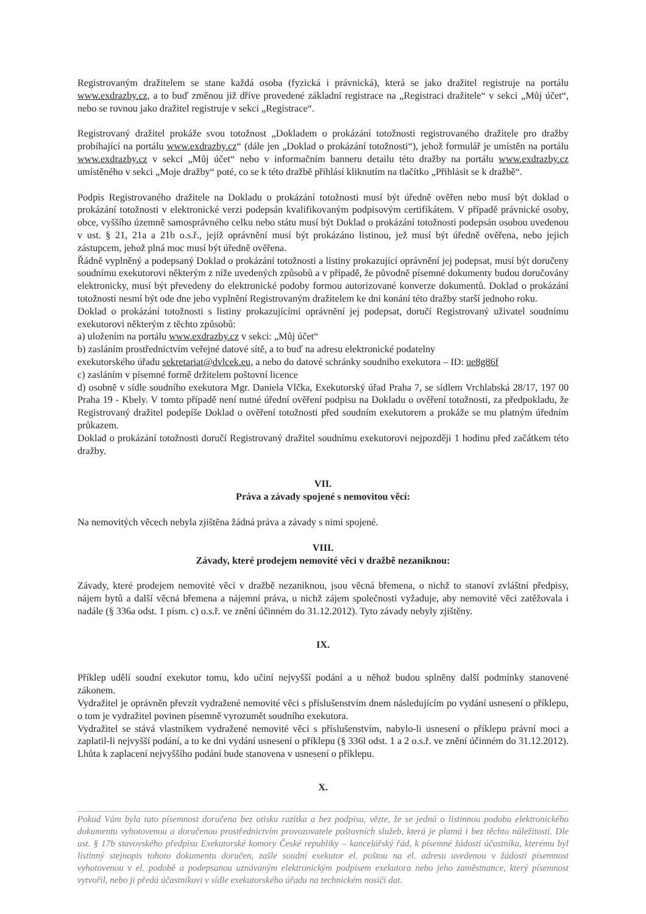Registrovaným dražitelem se stane každá osoba (fyzická i právnická), která se jako dražitel registruje na portálu www.exdrazby.cz, a to buď změnou již dříve provedené základní registrace na „Registraci dražitele“ v sekci „Můj účet“, nebo se rovnou jako dražitel registruje v sekci „Registrace“.
Registrovaný dražitel prokáže svou totožnost „Dokladem o prokázání totožnosti registrovaného dražitele pro dražby probíhající na portálu www.exdrazby.cz“ (dále jen „Doklad o prokázání totožnosti“), jehož formulář je umístěn na portálu www.exdrazby.cz v sekci „Můj účet“ nebo v informačním banneru detailu této dražby na portálu www.exdrazby.cz umístěného v sekci „Moje dražby“ poté, co se k této dražbě přihlásí kliknutím na tlačítko „Přihlásit se k dražbě“.
Podpis Registrovaného dražitele na Dokladu o prokázání totožnosti musí být úředně ověřen nebo musí být doklad o prokázání totožnosti v elektronické verzi podepsán kvalifikovaným podpisovým certifikátem. V případě právnické osoby, obce, vyššího územně samosprávného celku nebo státu musí být Doklad o prokázání totožnosti podepsán osobou uvedenou v ust. § 21, 21a a 21b o.s.ř., jejíž oprávnění musí být prokázáno listinou, jež musí být úředně ověřena, nebo jejich zástupcem, jehož plná moc musí být úředně ověřena.
Řádně vyplněný a podepsaný Doklad o prokázání totožnosti a listiny prokazující oprávnění jej podepsat, musí být doručeny soudnímu exekutorovi některým z níže uvedených způsobů a v případě, že původně písemné dokumenty budou doručovány elektronicky, musí být převedeny do elektronické podoby formou autorizované konverze dokumentů. Doklad o prokázání totožnosti nesmí být ode dne jeho vyplnění Registrovaným dražitelem ke dni konání této dražby starší jednoho roku.
Doklad o prokázání totožnosti s listiny prokazujícími oprávnění jej podepsat, doručí Registrovaný uživatel soudnímu exekutorovi některým z těchto způsobů:
a) uložením na portálu www.exdrazby.cz v sekci: „Můj účet“
b) zasláním prostřednictvím veřejné datové sítě, a to buď na adresu elektronické podatelny
exekutorského úřadu sekretariat@dvlcek.eu, a nebo do datové schránky soudního exekutora – ID: ue8g86f
c) zasláním v písemné formě držitelem poštovní licence
d) osobně v sídle soudního exekutora Mgr. Daniela Vlčka, Exekutorský úřad Praha 7, se sídlem Vrchlabská 28/17, 197 00 Praha 19 - Kbely. V tomto případě není nutné úřední ověření podpisu na Dokladu o ověření totožnosti, za předpokladu, že Registrovaný dražitel podepíše Doklad o ověření totožnosti před soudním exekutorem a prokáže se mu platným úředním průkazem.
Doklad o prokázání totožnosti doručí Registrovaný dražitel soudnímu exekutorovi nejpozději 1 hodinu před začátkem této dražby.
VII.
Práva a závady spojené s nemovitou věcí:
Na nemovitých věcech nebyla zjištěna žádná práva a závady s nimi spojené.
VIII.
Závady, které prodejem nemovité věci v dražbě nezaniknou:
Závady, které prodejem nemovité věci v dražbě nezaniknou, jsou věcná břemena, o nichž to stanoví zvláštní předpisy, nájem bytů a další věcná břemena a nájemní práva, u nichž zájem společnosti vyžaduje, aby nemovité věci zatěžovala i nadále (§ 336a odst. 1 písm. c) o.s.ř. ve znění účinném do 31.12.2012). Tyto závady nebyly zjištěny.
IX.
Příklep udělí soudní exekutor tomu, kdo učiní nejvyšší podání a u něhož budou splněny další podmínky stanovené zákonem.
Vydražitel je oprávněn převzít vydražené nemovité věci s příslušenstvím dnem následujícím po vydání usnesení o příklepu, o tom je vydražitel povinen písemně vyrozumět soudního exekutora.
Vydražitel se stává vlastníkem vydražené nemovité věci s příslušenstvím, nabylo-li usnesení o příklepu právní moci a zaplatil-li nejvyšší podání, a to ke dni vydání usnesení o příklepu (§ 336l odst. 1 a 2 o.s.ř. ve znění účinném do 31.12.2012). Lhůta k zaplacení nejvyššího podání bude stanovena v usnesení o příklepu.
X.
Pokud Vám byla tato písemnost doručena bez otisku razítka a bez podpisu, vězte, že se jedná o listinnou podobu elektronického dokumentu vyhotovenou a doručenou prostřednictvím provozovatele poštovních služeb, která je platná i bez těchto náležitostí. Dle ust. § 17b stavovského předpisu Exekutorské komory České republiky – kancelářský řád, k písemné žádosti účastníka, kterému byl listinný stejnopis tohoto dokumentu doručen, zašle soudní exekutor el. poštou na el. adresu uvedenou v žádosti písemnost vyhotovenou v el. podobě a podepsanou uznávaným elektronickým podpisem exekutora nebo jeho zaměstnance, který písemnost vytvořil, nebo ji předá účastníkovi v sídle exekutorského úřadu na technickém nosiči dat.